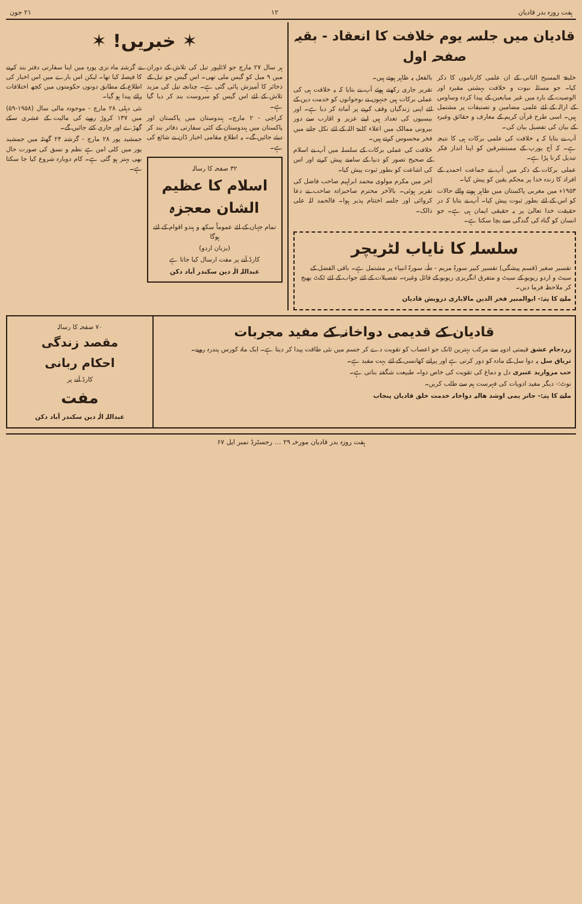ہفت روزہ بدر قادیان ۱۲ ۲۱ جون
قادیان میں جلسہ یوم خلافت کا انعقاد - بقیہ صفحہ اول
خلیفۃ المسیح الثانی کے ان علمی کارناموں کا ذکر کیا۔ جو مسئلہ نبوت و خلافت بہشتی مقبرہ اور الوصیت کے بارہ میں غیر مبایعین کے پیدا کردہ وساوس کے ازالہ کے لئے علمی مضامین و تصنیفات پر مشتمل ہیں۔ اسی طرح قرآن کریم کے معارف و حقائق وغیرہ کے بیان کی تفصیل بیان کی۔
آپ نے بتایا کہ یہ خلافت کی علمی برکات ہی کا نتیجہ ہے۔ کہ آج یورپ کے مستشرقین کو اپنا انداز فکر تبدیل کرنا پڑا ہے۔
عملی برکات کے ذکر میں آپ نے جماعت احمدیہ کے افراد کا زندہ خدا پر محکم یقین کو پیش کیا۔
۱۹۵۳ء میں مغربی پاکستان میں ظاہر ہونے والے حالات کو اس کے لئے بطور ثبوت پیش کیا۔ آپ نے بتایا کہ در حقیقت خدا تعالیٰ پر یہ حقیقی ایمان ہی ہے۔ جو انسان کو گناہ کی گندگی سے بچا سکتا ہے۔
بالفعل یہ ظاہر ہوتے ہیں۔
تقریر جاری رکھتے ہوئے آپ نے بتایا کہ یہ خلافت ہی کی عملی برکات ہیں جنہوں نے نوجوانوں کو خدمت دین کے لئے اپنی زندگیاں وقف کرنے پر آمادہ کر دیا ہے۔ اور بیسیوں کی تعداد ہیں اپنے عزیز و اقارب سے دور بیرونی ممالک میں اعلاء کلمۃ اللہ کے لئے نکل جانے میں فخر محسوس کرتے ہیں۔
خلافت کی عملی برکات کے سلسلہ میں آپ نے اسلام کے صحیح تصور کو دنیا کے سامنے پیش کرنے اور اس کی اشاعت کو بطور ثبوت پیش کیا۔
آخر میں مکرم مولوی محمد ابراہیم صاحب فاضل کی تقریر ہوئی۔ بالآخر محترم صاحبزادہ صاحب نے دعا کروائی اور جلسہ اختتام پذیر ہوا۔ فالحمد للہ علی ذالک۔
سلسلہ کا نایاب لٹریچر
تفسیر صغیر (قسم پیشگی) تفسیر کبیر سورۃ مریم - طٰہٰ، سورۃ انبیاء پر مشتمل ہے۔ باقی الفضل کے سیٹ و اردو ریویو کے سیٹ و متفرق انگریزی ریویو کے فائل وغیرہ۔ تفصیلات کے لئے جواب کے لئے ٹکٹ بھیج کر ملاحظہ فرما دیں۔
ملنے کا پتہ:- ابوالمنیر فخر الدین مالاباری درویش قادیان
✶ خبریں! ✶
ہر سال ۲۷ مارچ جو لائلپور تیل کی تلاش کے دوران میں ۹ میل کو گیس ملی تھی۔ اس گیس جو تیل کے ذخائر کا آمیزش پائی گئی ہے۔ چنانچہ تیل کی مزید تلاش کے لئے اس گیس کو سروست بند کر دیا گیا ہے۔
کراچی - ۲ مارچ۔ ہندوستان میں پاکستان اور پاکستان میں ہندوستان کے کئی سفارتی دفاتر بند کر دیئے جائیں گے۔ یہ اطلاع مقامی اخبار ڈان نے شائع کی ہے۔
۳۲ صفحہ کا رسالہ
اسلام کا عظیم الشان معجزہ
تمام جہان کے لئے عموماً سکھ و ہندو اقوام کے لئے ہوگا
(بزبان اردو)
کارڈ آنے پر مفت ارسال کیا جاتا ہے
عبداللہ الٰہ دین سکندر آباد دکن
نے گزشتہ ماہ نزی پورہ میں اپنا سفارتی دفتر بند کرنے کا فیصلہ کیا تھا۔ لیکن اس بارے میں اس اخبار کی اطلاع کے مطابق دونوں حکومتوں میں کچھ اختلافات رائے پیدا ہو گیا۔
نئی دہلی ۲۸ مارچ - موجودہ مالی سال (۱۹۵۸-۵۹) میں ۱۳۷ کروڑ روپے کی مالیت کے عشری سکے گھڑے اور جاری کئے جائیں گے۔
جمشید پور ۲۸ مارچ - گزشتہ ۲۴ گھنٹہ میں جمشید پور میں کلی امن ہے نظم و نسق کی صورت حال بھی بہتر ہو گئی ہے۔ کام دوبارہ شروع کیا جا سکتا ہے۔
قادیان کے قدیمی دواخانہ کے مفید مجربات
زردجام عشق قیمتی ادویہ سے مرکب بہترین ٹانک جو اعصاب کو تقویت دے کر جسم میں نئی طاقت پیدا کر دیتا ہے۔ ایک ماہ کورس پندرہ روپے۔
تریاق سل یہ دوا سل کے مادہ کو دور کرتی ہے اور پرانے کھانسی کے لئے بہت مفید ہے۔
حب مروارید عنبری دل و دماغ کی تقویت کی خاص دوا۔ طبیعت شگفتہ بناتی ہے۔
نوٹ:- دیگر مفید ادویات کی فہرست ہم سے طلب کریں۔
ملنے کا پتہ:- جاتر یمی اوشد هالیہ دواخانہ خدمت خلق قادیان پنجاب
۷۰ صفحہ کا رسالہ
مقصد زندگی
احکام ربانی
کارڈ آنے پر
مفت
عبداللہ الٰہ دین سکندر آباد دکن
ہفت روزہ بدر قادیان مورخہ ۲۹ … رجسٹرڈ نمبر ایل ۶۷